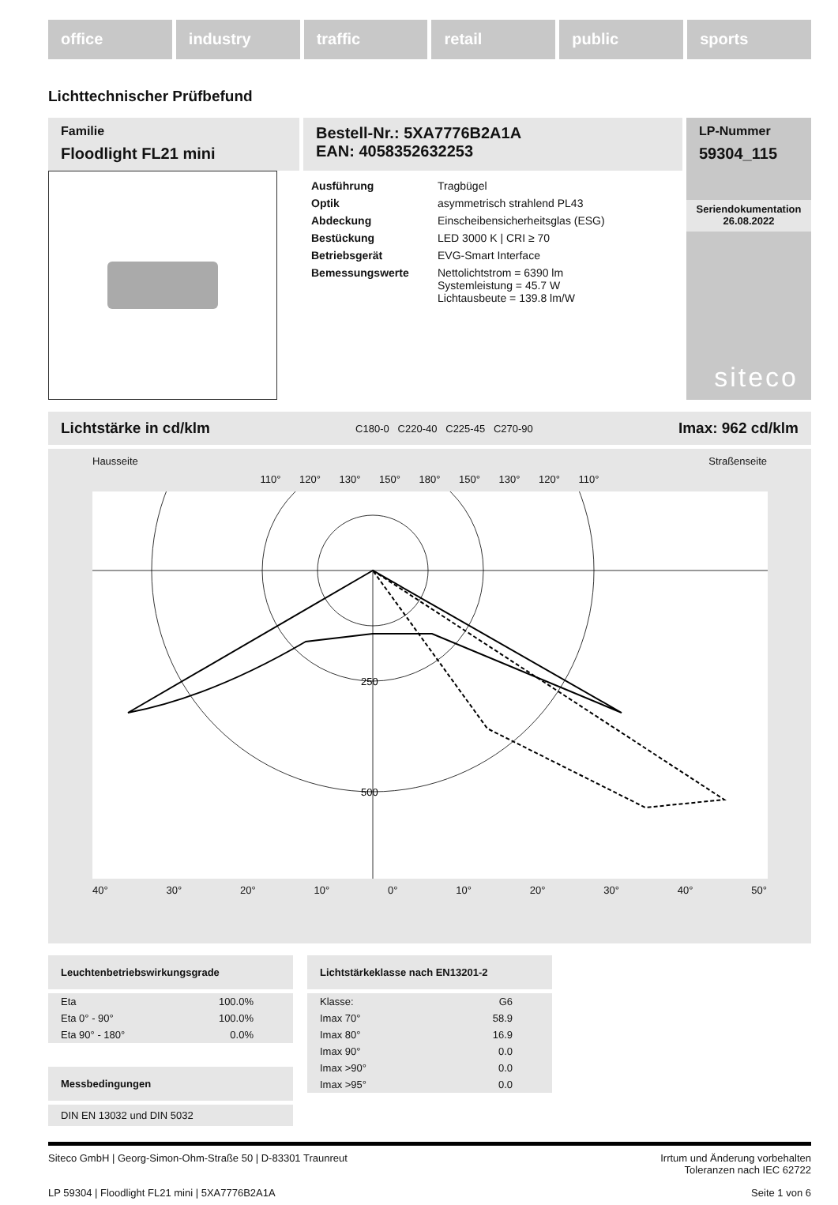office industry traffic retail public sports
Lichttechnischer Prüfbefund
Familie
Floodlight FL21 mini
Bestell-Nr.: 5XA7776B2A1A
EAN: 4058352632253
| Ausführung | Tragbügel |
| Optik | asymmetrisch strahlend PL43 |
| Abdeckung | Einscheibensicherheitsglas (ESG) |
| Bestückung | LED 3000 K / CRI ≥ 70 |
| Betriebsgerät | EVG-Smart Interface |
| Bemessungswerte | Nettolichtstrom = 6390 lm Systemleistung = 45.7 W Lichtausbeute = 139.8 lm/W |
LP-Nummer
59304_115
Seriendokumentation
26.08.2022
siteco
Lichtstärke in cd/klm C180-0 C220-40 C225-45 C270-90 Imax: 962 cd/klm
Hausseite Straßenseite
110° 120° 130° 150° 180° 150° 130° 120° 110°
250
500
40° 30° 20° 10° 0° 10° 20° 30° 40° 50°
Leuchtenbetriebswirkungsgrade
| Eta | 100.0% |
| Eta 0° - 90° | 100.0% |
| Eta 90° - 180° | 0.0% |
Messbedingungen
DIN EN 13032 und DIN 5032
Lichtstärkeklasse nach EN13201-2
| Klasse: | G6 |
| Imax 70° | 58.9 |
| Imax 80° | 16.9 |
| Imax 90° | 0.0 |
| Imax >90° | 0.0 |
| Imax >95° | 0.0 |
Siteco GmbH | Georg-Simon-Ohm-Straße 50 | D-83301 Traunreut Irrtum und Änderung vorbehalten
Toleranzen nach IEC 62722
LP 59304 | Floodlight FL21 mini | 5XA7776B2A1A Seite 1 von 6